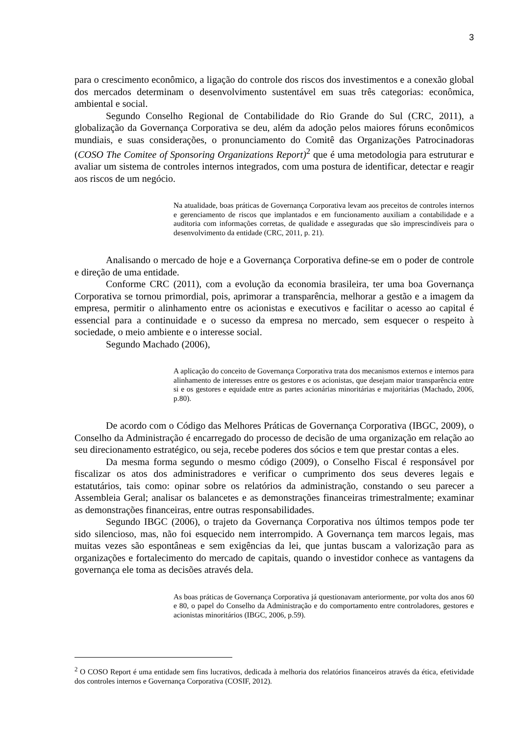3
para o crescimento econômico, a ligação do controle dos riscos dos investimentos e a conexão global dos mercados determinam o desenvolvimento sustentável em suas três categorias: econômica, ambiental e social.
Segundo Conselho Regional de Contabilidade do Rio Grande do Sul (CRC, 2011), a globalização da Governança Corporativa se deu, além da adoção pelos maiores fóruns econômicos mundiais, e suas considerações, o pronunciamento do Comitê das Organizações Patrocinadoras (COSO The Comitee of Sponsoring Organizations Report)<sup>2</sup> que é uma metodologia para estruturar e avaliar um sistema de controles internos integrados, com uma postura de identificar, detectar e reagir aos riscos de um negócio.
Na atualidade, boas práticas de Governança Corporativa levam aos preceitos de controles internos e gerenciamento de riscos que implantados e em funcionamento auxiliam a contabilidade e a auditoria com informações corretas, de qualidade e asseguradas que são imprescindíveis para o desenvolvimento da entidade (CRC, 2011, p. 21).
Analisando o mercado de hoje e a Governança Corporativa define-se em o poder de controle e direção de uma entidade.
Conforme CRC (2011), com a evolução da economia brasileira, ter uma boa Governança Corporativa se tornou primordial, pois, aprimorar a transparência, melhorar a gestão e a imagem da empresa, permitir o alinhamento entre os acionistas e executivos e facilitar o acesso ao capital é essencial para a continuidade e o sucesso da empresa no mercado, sem esquecer o respeito à sociedade, o meio ambiente e o interesse social.
Segundo Machado (2006),
A aplicação do conceito de Governança Corporativa trata dos mecanismos externos e internos para alinhamento de interesses entre os gestores e os acionistas, que desejam maior transparência entre si e os gestores e equidade entre as partes acionárias minoritárias e majoritárias (Machado, 2006, p.80).
De acordo com o Código das Melhores Práticas de Governança Corporativa (IBGC, 2009), o Conselho da Administração é encarregado do processo de decisão de uma organização em relação ao seu direcionamento estratégico, ou seja, recebe poderes dos sócios e tem que prestar contas a eles.
Da mesma forma segundo o mesmo código (2009), o Conselho Fiscal é responsável por fiscalizar os atos dos administradores e verificar o cumprimento dos seus deveres legais e estatutários, tais como: opinar sobre os relatórios da administração, constando o seu parecer a Assembleia Geral; analisar os balancetes e as demonstrações financeiras trimestralmente; examinar as demonstrações financeiras, entre outras responsabilidades.
Segundo IBGC (2006), o trajeto da Governança Corporativa nos últimos tempos pode ter sido silencioso, mas, não foi esquecido nem interrompido. A Governança tem marcos legais, mas muitas vezes são espontâneas e sem exigências da lei, que juntas buscam a valorização para as organizações e fortalecimento do mercado de capitais, quando o investidor conhece as vantagens da governança ele toma as decisões através dela.
As boas práticas de Governança Corporativa já questionavam anteriormente, por volta dos anos 60 e 80, o papel do Conselho da Administração e do comportamento entre controladores, gestores e acionistas minoritários (IBGC, 2006, p.59).
<sup>2</sup> O COSO Report é uma entidade sem fins lucrativos, dedicada à melhoria dos relatórios financeiros através da ética, efetividade dos controles internos e Governança Corporativa (COSIF, 2012).